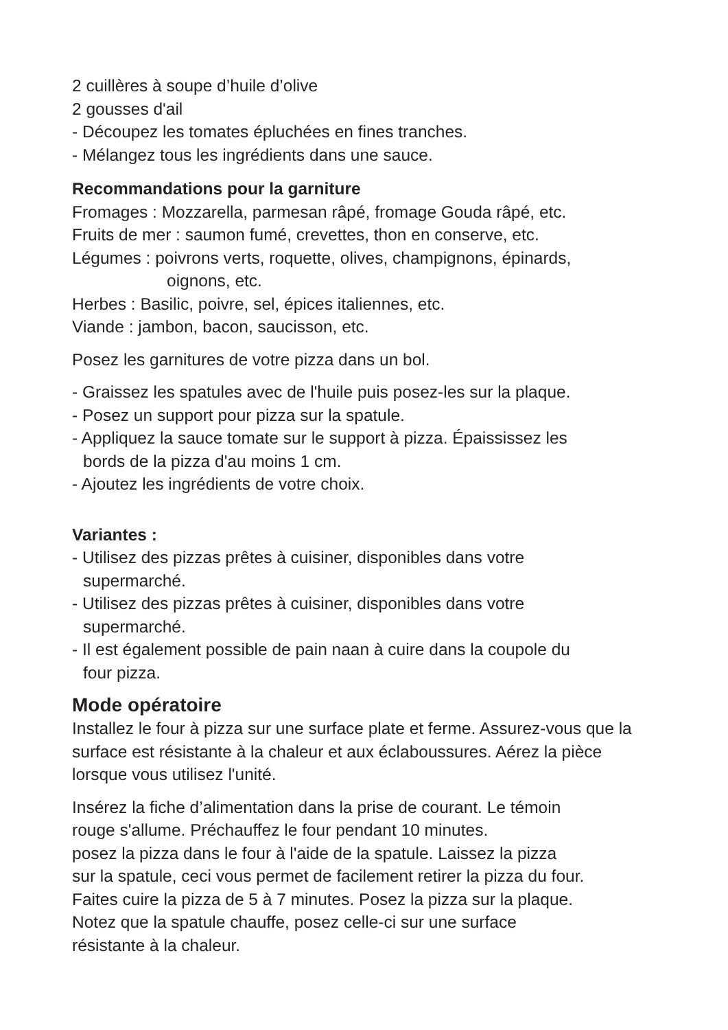2 cuillères à soupe d’huile d’olive
2 gousses d'ail
- Découpez les tomates épluchées en fines tranches.
- Mélangez tous les ingrédients dans une sauce.
Recommandations pour la garniture
Fromages : Mozzarella, parmesan râpé, fromage Gouda râpé, etc.
Fruits de mer : saumon fumé, crevettes, thon en conserve, etc.
Légumes : poivrons verts, roquette, olives, champignons, épinards,
oignons, etc.
Herbes : Basilic, poivre, sel, épices italiennes, etc.
Viande : jambon, bacon, saucisson, etc.
Posez les garnitures de votre pizza dans un bol.
- Graissez les spatules avec de l'huile puis posez-les sur la plaque.
- Posez un support pour pizza sur la spatule.
- Appliquez la sauce tomate sur le support à pizza. Épaississez les
bords de la pizza d'au moins 1 cm.
- Ajoutez les ingrédients de votre choix.
Variantes :
- Utilisez des pizzas prêtes à cuisiner, disponibles dans votre
supermarché.
- Utilisez des pizzas prêtes à cuisiner, disponibles dans votre
supermarché.
- Il est également possible de pain naan à cuire dans la coupole du
four pizza.
Mode opératoire
Installez le four à pizza sur une surface plate et ferme. Assurez-vous que la surface est résistante à la chaleur et aux éclaboussures. Aérez la pièce lorsque vous utilisez l'unité.
Insérez la fiche d’alimentation dans la prise de courant. Le témoin
rouge s'allume. Préchauffez le four pendant 10 minutes.
posez la pizza dans le four à l'aide de la spatule. Laissez la pizza
sur la spatule, ceci vous permet de facilement retirer la pizza du four.
Faites cuire la pizza de 5 à 7 minutes. Posez la pizza sur la plaque.
Notez que la spatule chauffe, posez celle-ci sur une surface
résistante à la chaleur.